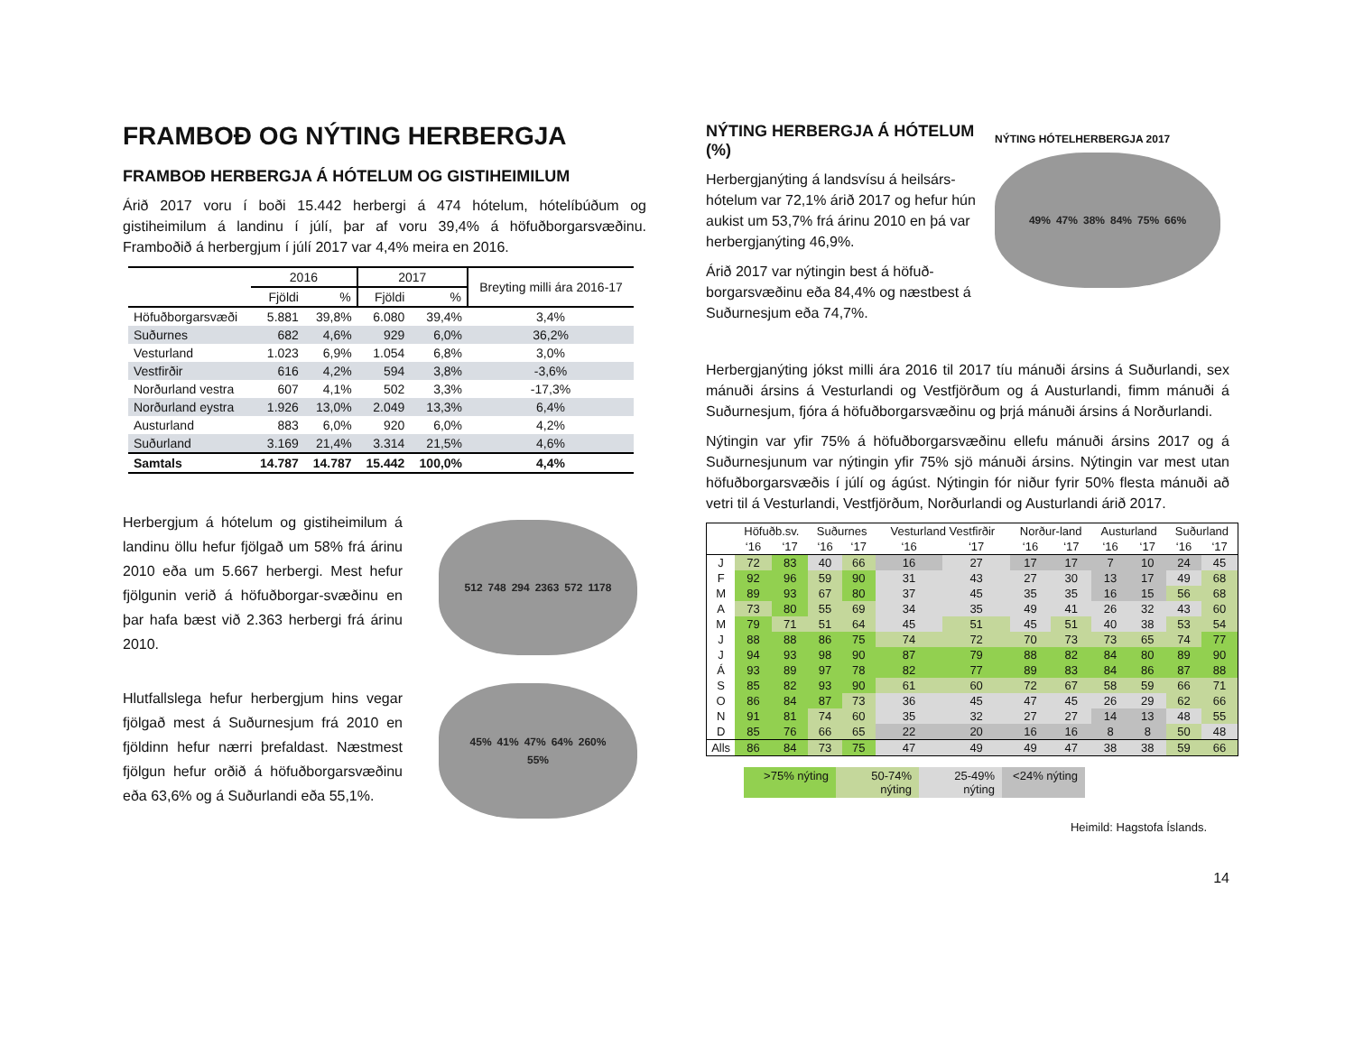FRAMBOÐ OG NÝTING HERBERGJA
FRAMBOÐ HERBERGJA Á HÓTELUM OG GISTIHEIMILUM
Árið 2017 voru í boði 15.442 herbergi á 474 hótelum, hótelíbúðum og gistiheimilum á landinu í júlí, þar af voru 39,4% á höfuðborgarsvæðinu. Framboðið á herbergjum í júlí 2017 var 4,4% meira en 2016.
| | 2016 | | 2017 | | Breyting milli ára 2016-17 |
| --- | --- | --- | --- | --- | --- |
| | Fjöldi | % | Fjöldi | % | |
| Höfuðborgarsvæði | 5.881 | 39,8% | 6.080 | 39,4% | 3,4% |
| Suðurnes | 682 | 4,6% | 929 | 6,0% | 36,2% |
| Vesturland | 1.023 | 6,9% | 1.054 | 6,8% | 3,0% |
| Vestfirðir | 616 | 4,2% | 594 | 3,8% | -3,6% |
| Norðurland vestra | 607 | 4,1% | 502 | 3,3% | -17,3% |
| Norðurland eystra | 1.926 | 13,0% | 2.049 | 13,3% | 6,4% |
| Austurland | 883 | 6,0% | 920 | 6,0% | 4,2% |
| Suðurland | 3.169 | 21,4% | 3.314 | 21,5% | 4,6% |
| Samtals | 14.787 | 14.787 | 15.442 | 100,0% | 4,4% |
Herbergjum á hótelum og gistiheimilum á landinu öllu hefur fjölgað um 58% frá árinu 2010 eða um 5.667 herbergi. Mest hefur fjölgunin verið á höfuðborgar-svæðinu en þar hafa bæst við 2.363 herbergi frá árinu 2010.
512 748 294 2363 572 1178
Hlutfallslega hefur herbergjum hins vegar fjölgað mest á Suðurnesjum frá 2010 en fjöldinn hefur nærri þrefaldast. Næstmest fjölgun hefur orðið á höfuðborgarsvæðinu eða 63,6% og á Suðurlandi eða 55,1%.
45% 41% 47% 64% 260% 55%
NÝTING HERBERGJA Á HÓTELUM (%)
Herbergjanýting á landsvísu á heilsárs-hótelum var 72,1% árið 2017 og hefur hún aukist um 53,7% frá árinu 2010 en þá var herbergjanýting 46,9%.
Árið 2017 var nýtingin best á höfuð-borgarsvæðinu eða 84,4% og næstbest á Suðurnesjum eða 74,7%.
NÝTING HÓTELHERBERGJA 2017
49% 47% 38% 84% 75% 66%
Herbergjanýting jókst milli ára 2016 til 2017 tíu mánuði ársins á Suðurlandi, sex mánuði ársins á Vesturlandi og Vestfjörðum og á Austurlandi, fimm mánuði á Suðurnesjum, fjóra á höfuðborgarsvæðinu og þrjá mánuði ársins á Norðurlandi.
Nýtingin var yfir 75% á höfuðborgarsvæðinu ellefu mánuði ársins 2017 og á Suðurnesjunum var nýtingin yfir 75% sjö mánuði ársins. Nýtingin var mest utan höfuðborgarsvæðis í júlí og ágúst. Nýtingin fór niður fyrir 50% flesta mánuði að vetri til á Vesturlandi, Vestfjörðum, Norðurlandi og Austurlandi árið 2017.
| | Höfuðb.sv. | | Suðurnes | | Vesturland Vestfirðir | | Norður-land | | Austurland | | Suðurland | |
| --- | --- | --- | --- | --- | --- | --- | --- | --- | --- | --- | --- | --- |
| | ‘16 | ‘17 | ‘16 | ‘17 | ‘16 | ‘17 | ‘16 | ‘17 | ‘16 | ‘17 | ‘16 | ‘17 |
| J | 72 | 83 | 40 | 66 | 16 | 27 | 17 | 17 | 7 | 10 | 24 | 45 |
| F | 92 | 96 | 59 | 90 | 31 | 43 | 27 | 30 | 13 | 17 | 49 | 68 |
| M | 89 | 93 | 67 | 80 | 37 | 45 | 35 | 35 | 16 | 15 | 56 | 68 |
| A | 73 | 80 | 55 | 69 | 34 | 35 | 49 | 41 | 26 | 32 | 43 | 60 |
| M | 79 | 71 | 51 | 64 | 45 | 51 | 45 | 51 | 40 | 38 | 53 | 54 |
| J | 88 | 88 | 86 | 75 | 74 | 72 | 70 | 73 | 73 | 65 | 74 | 77 |
| J | 94 | 93 | 98 | 90 | 87 | 79 | 88 | 82 | 84 | 80 | 89 | 90 |
| Á | 93 | 89 | 97 | 78 | 82 | 77 | 89 | 83 | 84 | 86 | 87 | 88 |
| S | 85 | 82 | 93 | 90 | 61 | 60 | 72 | 67 | 58 | 59 | 66 | 71 |
| O | 86 | 84 | 87 | 73 | 36 | 45 | 47 | 45 | 26 | 29 | 62 | 66 |
| N | 91 | 81 | 74 | 60 | 35 | 32 | 27 | 27 | 14 | 13 | 48 | 55 |
| D | 85 | 76 | 66 | 65 | 22 | 20 | 16 | 16 | 8 | 8 | 50 | 48 |
| Alls | 86 | 84 | 73 | 75 | 47 | 49 | 49 | 47 | 38 | 38 | 59 | 66 |
>75% nýting 50-74% nýting
25-49% nýting
<24% nýting
Heimild: Hagstofa Íslands.
14